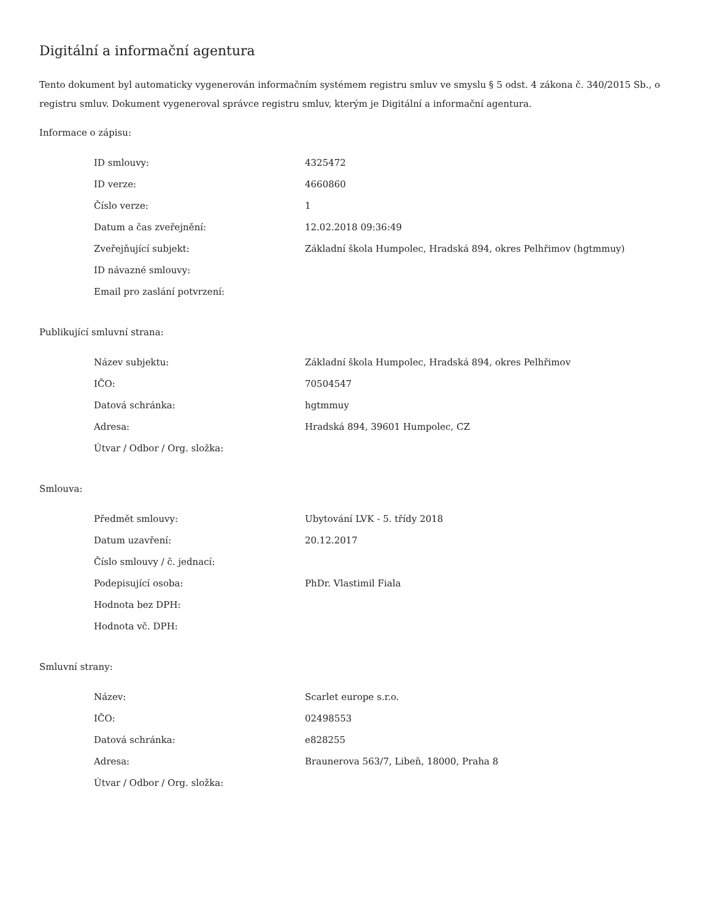Digitální a informační agentura
Tento dokument byl automaticky vygenerován informačním systémem registru smluv ve smyslu § 5 odst. 4 zákona č. 340/2015 Sb., o registru smluv. Dokument vygeneroval správce registru smluv, kterým je Digitální a informační agentura.
Informace o zápisu:
| ID smlouvy: | 4325472 |
| ID verze: | 4660860 |
| Číslo verze: | 1 |
| Datum a čas zveřejnění: | 12.02.2018 09:36:49 |
| Zveřejňující subjekt: | Základní škola Humpolec, Hradská 894, okres Pelhřimov (hgtmmuy) |
| ID návazné smlouvy: | |
| Email pro zaslání potvrzení: | |
Publikující smluvní strana:
| Název subjektu: | Základní škola Humpolec, Hradská 894, okres Pelhřimov |
| IČO: | 70504547 |
| Datová schránka: | hgtmmuy |
| Adresa: | Hradská 894, 39601 Humpolec, CZ |
| Útvar / Odbor / Org. složka: | |
Smlouva:
| Předmět smlouvy: | Ubytování LVK - 5. třídy 2018 |
| Datum uzavření: | 20.12.2017 |
| Číslo smlouvy / č. jednací: | |
| Podepisující osoba: | PhDr. Vlastimil Fiala |
| Hodnota bez DPH: | |
| Hodnota vč. DPH: | |
Smluvní strany:
| Název: | Scarlet europe s.r.o. |
| IČO: | 02498553 |
| Datová schránka: | e828255 |
| Adresa: | Braunerova 563/7, Libeň, 18000, Praha 8 |
| Útvar / Odbor / Org. složka: | |